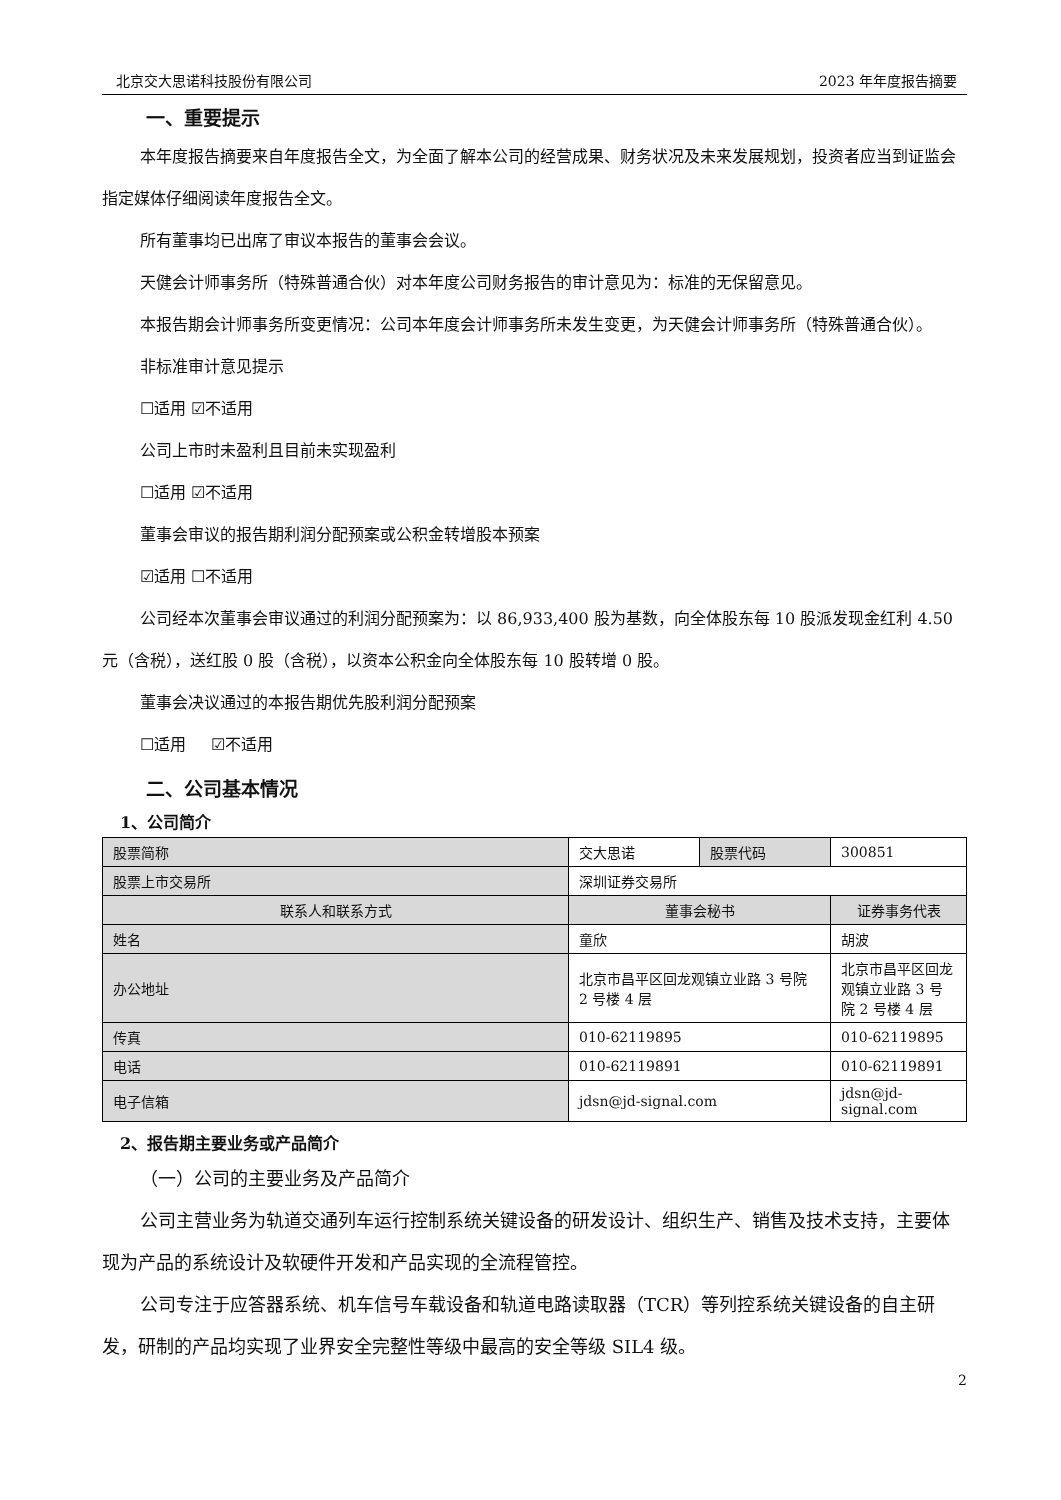北京交大思诺科技股份有限公司 2023 年年度报告摘要
一、重要提示
本年度报告摘要来自年度报告全文，为全面了解本公司的经营成果、财务状况及未来发展规划，投资者应当到证监会指定媒体仔细阅读年度报告全文。
所有董事均已出席了审议本报告的董事会会议。
天健会计师事务所（特殊普通合伙）对本年度公司财务报告的审计意见为：标准的无保留意见。
本报告期会计师事务所变更情况：公司本年度会计师事务所未发生变更，为天健会计师事务所（特殊普通合伙）。
非标准审计意见提示
☐适用 ☑不适用
公司上市时未盈利且目前未实现盈利
☐适用 ☑不适用
董事会审议的报告期利润分配预案或公积金转增股本预案
☑适用 ☐不适用
公司经本次董事会审议通过的利润分配预案为：以 86,933,400 股为基数，向全体股东每 10 股派发现金红利 4.50 元（含税），送红股 0 股（含税），以资本公积金向全体股东每 10 股转增 0 股。
董事会决议通过的本报告期优先股利润分配预案
☐适用 ☑不适用
二、公司基本情况
1、公司简介
| 股票简称 | 交大思诺 | 股票代码 | 300851 |
| 股票上市交易所 | 深圳证券交易所 | | |
| 联系人和联系方式 | 董事会秘书 | | 证券事务代表 |
| 姓名 | 童欣 | | 胡波 |
| 办公地址 | 北京市昌平区回龙观镇立业路 3 号院 2 号楼 4 层 | | 北京市昌平区回龙观镇立业路 3 号院 2 号楼 4 层 |
| 传真 | 010-62119895 | | 010-62119895 |
| 电话 | 010-62119891 | | 010-62119891 |
| 电子信箱 | jdsn@jd-signal.com | | jdsn@jd-signal.com |
2、报告期主要业务或产品简介
（一）公司的主要业务及产品简介
公司主营业务为轨道交通列车运行控制系统关键设备的研发设计、组织生产、销售及技术支持，主要体现为产品的系统设计及软硬件开发和产品实现的全流程管控。
公司专注于应答器系统、机车信号车载设备和轨道电路读取器（TCR）等列控系统关键设备的自主研发，研制的产品均实现了业界安全完整性等级中最高的安全等级 SIL4 级。
2